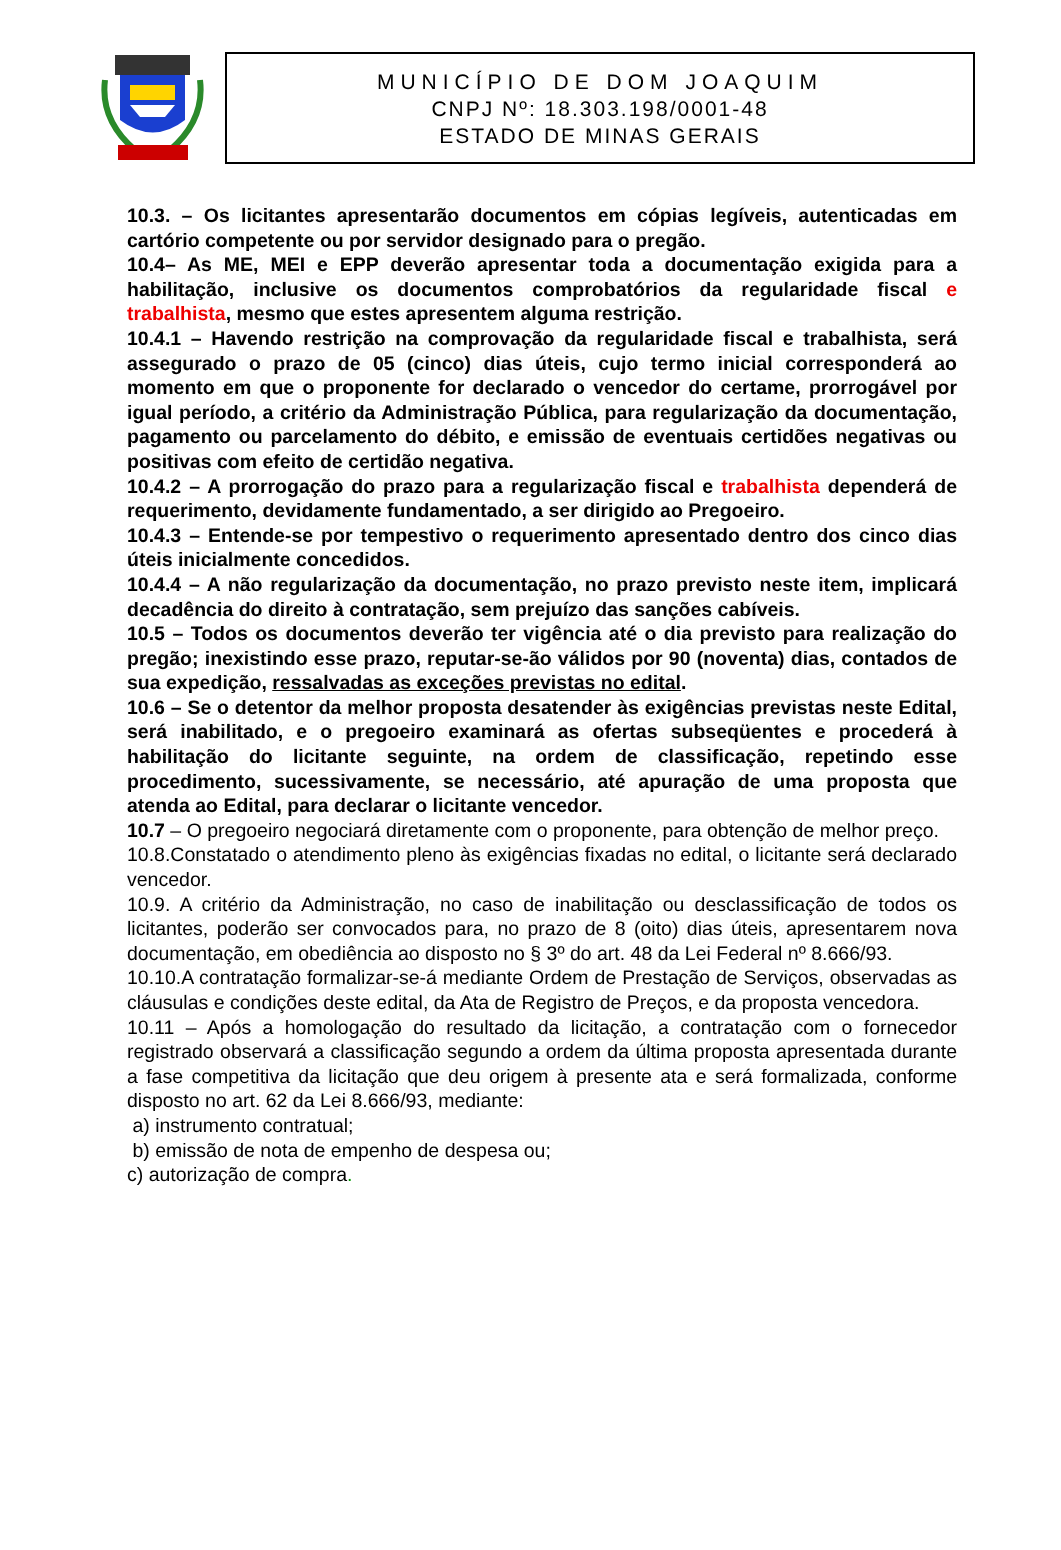MUNICÍPIO DE DOM JOAQUIM
CNPJ Nº: 18.303.198/0001-48
ESTADO DE MINAS GERAIS
10.3. – Os licitantes apresentarão documentos em cópias legíveis, autenticadas em cartório competente ou por servidor designado para o pregão.
10.4– As ME, MEI e EPP deverão apresentar toda a documentação exigida para a habilitação, inclusive os documentos comprobatórios da regularidade fiscal e trabalhista, mesmo que estes apresentem alguma restrição.
10.4.1 – Havendo restrição na comprovação da regularidade fiscal e trabalhista, será assegurado o prazo de 05 (cinco) dias úteis, cujo termo inicial corresponderá ao momento em que o proponente for declarado o vencedor do certame, prorrogável por igual período, a critério da Administração Pública, para regularização da documentação, pagamento ou parcelamento do débito, e emissão de eventuais certidões negativas ou positivas com efeito de certidão negativa.
10.4.2 – A prorrogação do prazo para a regularização fiscal e trabalhista dependerá de requerimento, devidamente fundamentado, a ser dirigido ao Pregoeiro.
10.4.3 – Entende-se por tempestivo o requerimento apresentado dentro dos cinco dias úteis inicialmente concedidos.
10.4.4 – A não regularização da documentação, no prazo previsto neste item, implicará decadência do direito à contratação, sem prejuízo das sanções cabíveis.
10.5 – Todos os documentos deverão ter vigência até o dia previsto para realização do pregão; inexistindo esse prazo, reputar-se-ão válidos por 90 (noventa) dias, contados de sua expedição, ressalvadas as exceções previstas no edital.
10.6 – Se o detentor da melhor proposta desatender às exigências previstas neste Edital, será inabilitado, e o pregoeiro examinará as ofertas subseqüentes e procederá à habilitação do licitante seguinte, na ordem de classificação, repetindo esse procedimento, sucessivamente, se necessário, até apuração de uma proposta que atenda ao Edital, para declarar o licitante vencedor.
10.7 – O pregoeiro negociará diretamente com o proponente, para obtenção de melhor preço.
10.8.Constatado o atendimento pleno às exigências fixadas no edital, o licitante será declarado vencedor.
10.9. A critério da Administração, no caso de inabilitação ou desclassificação de todos os licitantes, poderão ser convocados para, no prazo de 8 (oito) dias úteis, apresentarem nova documentação, em obediência ao disposto no § 3º do art. 48 da Lei Federal nº 8.666/93.
10.10.A contratação formalizar-se-á mediante Ordem de Prestação de Serviços, observadas as cláusulas e condições deste edital, da Ata de Registro de Preços, e da proposta vencedora.
10.11 – Após a homologação do resultado da licitação, a contratação com o fornecedor registrado observará a classificação segundo a ordem da última proposta apresentada durante a fase competitiva da licitação que deu origem à presente ata e será formalizada, conforme disposto no art. 62 da Lei 8.666/93, mediante:
a) instrumento contratual;
b) emissão de nota de empenho de despesa ou;
c) autorização de compra.